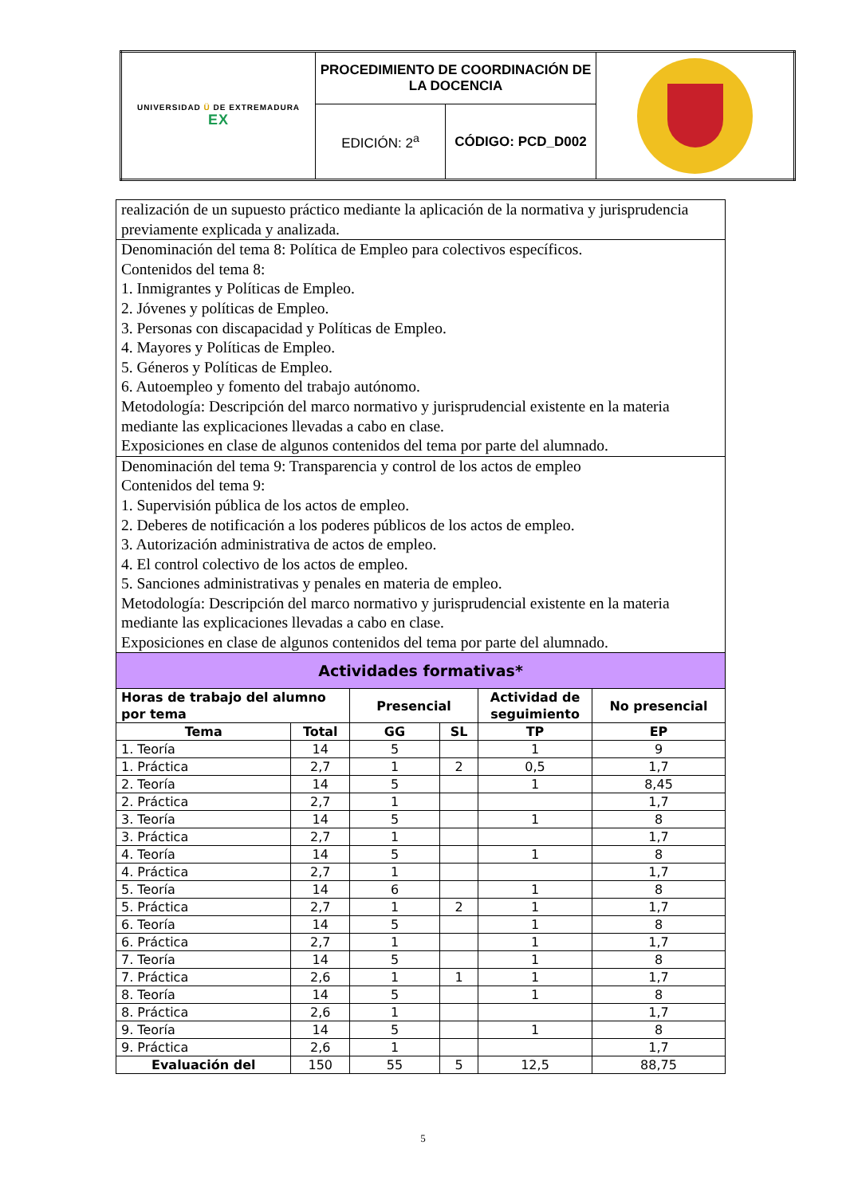| UNIVERSIDAD Ü DE EXTREMADURA EX | PROCEDIMIENTO DE COORDINACIÓN DE LA DOCENCIA | | |
| | EDICIÓN: 2<sup>a</sup> | CÓDIGO: PCD_D002 | |
| realización de un supuesto práctico mediante la aplicación de la normativa y jurisprudencia previamente explicada y analizada. |
| Denominación del tema 8: Política de Empleo para colectivos específicos. Contenidos del tema 8: 1. Inmigrantes y Políticas de Empleo. 2. Jóvenes y políticas de Empleo. 3. Personas con discapacidad y Políticas de Empleo. 4. Mayores y Políticas de Empleo. 5. Géneros y Políticas de Empleo. 6. Autoempleo y fomento del trabajo autónomo. Metodología: Descripción del marco normativo y jurisprudencial existente en la materia mediante las explicaciones llevadas a cabo en clase. Exposiciones en clase de algunos contenidos del tema por parte del alumnado. |
| Denominación del tema 9: Transparencia y control de los actos de empleo Contenidos del tema 9: 1. Supervisión pública de los actos de empleo. 2. Deberes de notificación a los poderes públicos de los actos de empleo. 3. Autorización administrativa de actos de empleo. 4. El control colectivo de los actos de empleo. 5. Sanciones administrativas y penales en materia de empleo. Metodología: Descripción del marco normativo y jurisprudencial existente en la materia mediante las explicaciones llevadas a cabo en clase. Exposiciones en clase de algunos contenidos del tema por parte del alumnado. |
| Actividades formativas* | | | | | |
| --- | --- | --- | --- | --- | --- |
| Horas de trabajo del alumno por tema | | Presencial | | Actividad de seguimiento | No presencial |
| Tema | Total | GG | SL | TP | EP |
| 1. Teoría | 14 | 5 | | 1 | 9 |
| 1. Práctica | 2,7 | 1 | 2 | 0,5 | 1,7 |
| 2. Teoría | 14 | 5 | | 1 | 8,45 |
| 2. Práctica | 2,7 | 1 | | | 1,7 |
| 3. Teoría | 14 | 5 | | 1 | 8 |
| 3. Práctica | 2,7 | 1 | | | 1,7 |
| 4. Teoría | 14 | 5 | | 1 | 8 |
| 4. Práctica | 2,7 | 1 | | | 1,7 |
| 5. Teoría | 14 | 6 | | 1 | 8 |
| 5. Práctica | 2,7 | 1 | 2 | 1 | 1,7 |
| 6. Teoría | 14 | 5 | | 1 | 8 |
| 6. Práctica | 2,7 | 1 | | 1 | 1,7 |
| 7. Teoría | 14 | 5 | | 1 | 8 |
| 7. Práctica | 2,6 | 1 | 1 | 1 | 1,7 |
| 8. Teoría | 14 | 5 | | 1 | 8 |
| 8. Práctica | 2,6 | 1 | | | 1,7 |
| 9. Teoría | 14 | 5 | | 1 | 8 |
| 9. Práctica | 2,6 | 1 | | | 1,7 |
| Evaluación del | 150 | 55 | 5 | 12,5 | 88,75 |
5